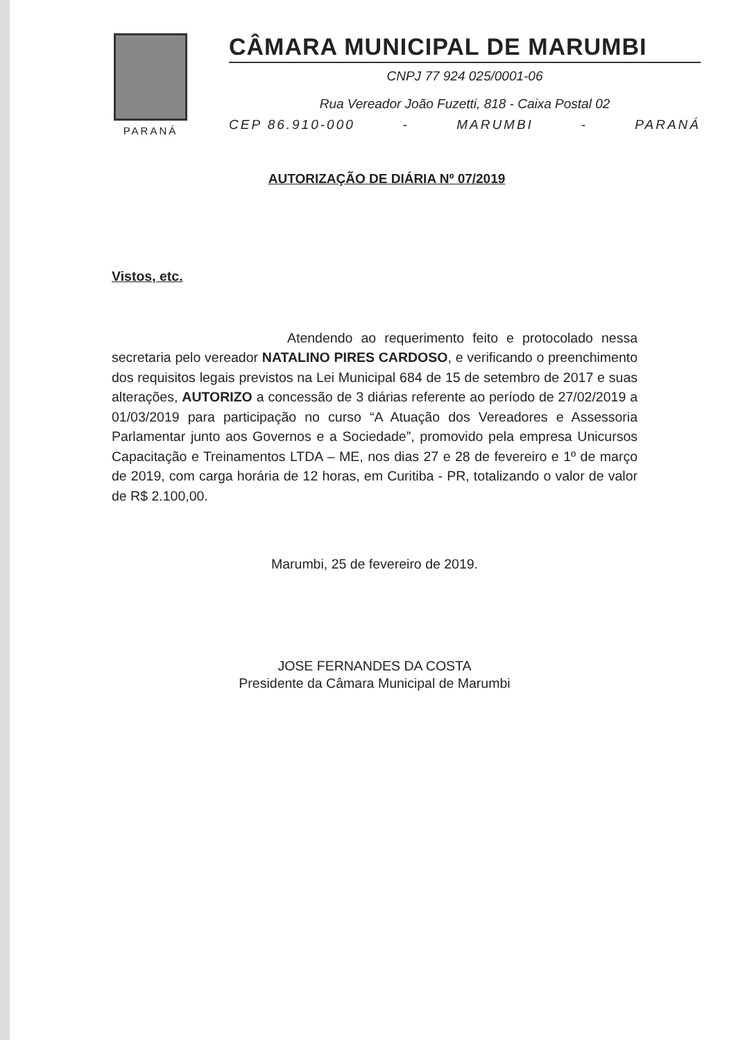PARANÁ
CÂMARA MUNICIPAL DE MARUMBI
CNPJ 77 924 025/0001-06
Rua Vereador João Fuzetti, 818 - Caixa Postal 02
CEP 86.910-000 - MARUMBI - PARANÁ
AUTORIZAÇÃO DE DIÁRIA Nº 07/2019
Vistos, etc.
Atendendo ao requerimento feito e protocolado nessa secretaria pelo vereador NATALINO PIRES CARDOSO, e verificando o preenchimento dos requisitos legais previstos na Lei Municipal 684 de 15 de setembro de 2017 e suas alterações, AUTORIZO a concessão de 3 diárias referente ao período de 27/02/2019 a 01/03/2019 para participação no curso “A Atuação dos Vereadores e Assessoria Parlamentar junto aos Governos e a Sociedade”, promovido pela empresa Unicursos Capacitação e Treinamentos LTDA – ME, nos dias 27 e 28 de fevereiro e 1º de março de 2019, com carga horária de 12 horas, em Curitiba - PR, totalizando o valor de valor de R$ 2.100,00.
Marumbi, 25 de fevereiro de 2019.
JOSE FERNANDES DA COSTA
Presidente da Câmara Municipal de Marumbi